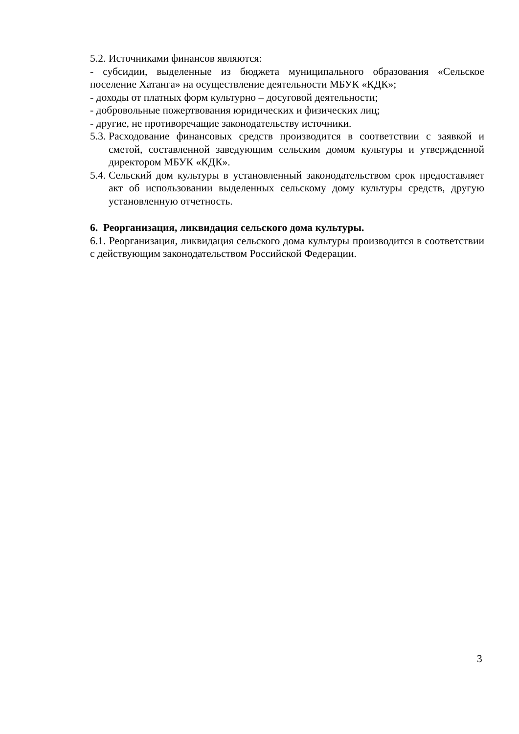5.2. Источниками финансов являются:
- субсидии, выделенные из бюджета муниципального образования «Сельское поселение Хатанга» на осуществление деятельности МБУК «КДК»;
- доходы от платных форм культурно – досуговой деятельности;
- добровольные пожертвования юридических и физических лиц;
- другие, не противоречащие законодательству источники.
5.3. Расходование финансовых средств производится в соответствии с заявкой и сметой, составленной заведующим сельским домом культуры и утвержденной директором МБУК «КДК».
5.4. Сельский дом культуры в установленный законодательством срок предоставляет акт об использовании выделенных сельскому дому культуры средств, другую установленную отчетность.
6. Реорганизация, ликвидация сельского дома культуры.
6.1. Реорганизация, ликвидация сельского дома культуры производится в соответствии с действующим законодательством Российской Федерации.
3